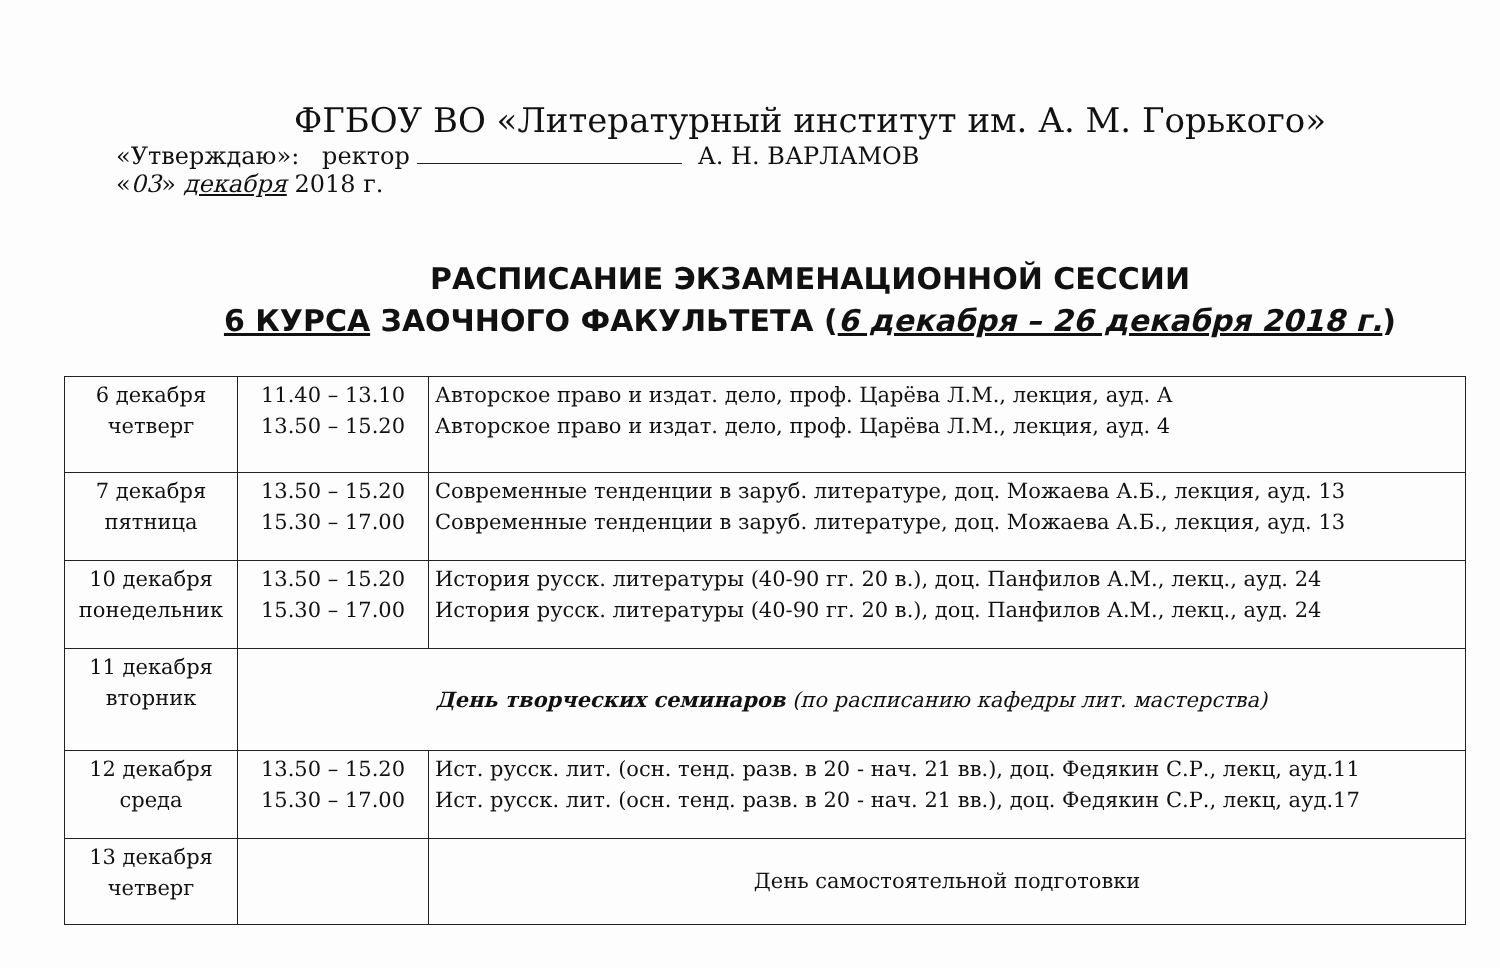ФГБОУ ВО «Литературный институт им. А. М. Горького»
«Утверждаю»: ректор А. Н. ВАРЛАМОВ
«03» декабря 2018 г.
РАСПИСАНИЕ ЭКЗАМЕНАЦИОННОЙ СЕССИИ
6 КУРСА ЗАОЧНОГО ФАКУЛЬТЕТА (6 декабря – 26 декабря 2018 г.)
| 6 декабря четверг | 11.40 – 13.10 13.50 – 15.20 | Авторское право и издат. дело, проф. Царёва Л.М., лекция, ауд. А Авторское право и издат. дело, проф. Царёва Л.М., лекция, ауд. 4 |
| 7 декабря пятница | 13.50 – 15.20 15.30 – 17.00 | Современные тенденции в заруб. литературе, доц. Можаева А.Б., лекция, ауд. 13 Современные тенденции в заруб. литературе, доц. Можаева А.Б., лекция, ауд. 13 |
| 10 декабря понедельник | 13.50 – 15.20 15.30 – 17.00 | История русск. литературы (40-90 гг. 20 в.), доц. Панфилов А.М., лекц., ауд. 24 История русск. литературы (40-90 гг. 20 в.), доц. Панфилов А.М., лекц., ауд. 24 |
| 11 декабря вторник | День творческих семинаров (по расписанию кафедры лит. мастерства) | |
| 12 декабря среда | 13.50 – 15.20 15.30 – 17.00 | Ист. русск. лит. (осн. тенд. разв. в 20 - нач. 21 вв.), доц. Федякин С.Р., лекц, ауд.11 Ист. русск. лит. (осн. тенд. разв. в 20 - нач. 21 вв.), доц. Федякин С.Р., лекц, ауд.17 |
| 13 декабря четверг | | День самостоятельной подготовки |